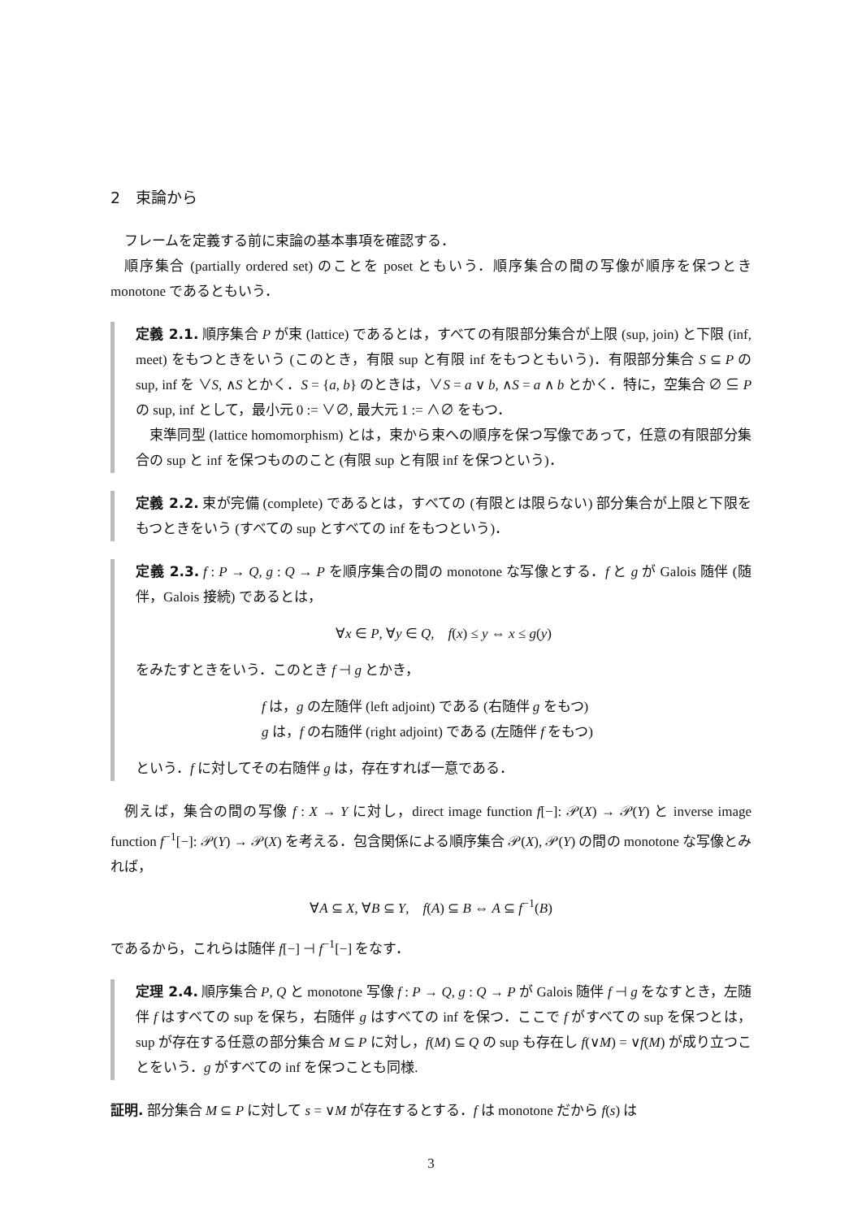2　束論から
フレームを定義する前に束論の基本事項を確認する．
順序集合 (partially ordered set) のことを poset ともいう．順序集合の間の写像が順序を保つとき monotone であるともいう．
定義 2.1. 順序集合 P が束 (lattice) であるとは，すべての有限部分集合が上限 (sup, join) と下限 (inf, meet) をもつときをいう (このとき，有限 sup と有限 inf をもつともいう)．有限部分集合 S ⊆ P の sup, inf を ∨S, ∧S とかく．S = {a, b} のときは，∨S = a ∨ b, ∧S = a ∧ b とかく．特に，空集合 ∅ ⊆ P の sup, inf として，最小元 0 := ∨∅, 最大元 1 := ∧∅ をもつ．
束準同型 (lattice homomorphism) とは，束から束への順序を保つ写像であって，任意の有限部分集合の sup と inf を保つもののこと (有限 sup と有限 inf を保つという)．
定義 2.2. 束が完備 (complete) であるとは，すべての (有限とは限らない) 部分集合が上限と下限をもつときをいう (すべての sup とすべての inf をもつという)．
定義 2.3. f : P → Q, g : Q → P を順序集合の間の monotone な写像とする．f と g が Galois 随伴 (随伴，Galois 接続) であるとは，
∀x ∈ P, ∀y ∈ Q, f(x) ≤ y ⇔ x ≤ g(y)
をみたすときをいう．このとき f ⊣ g とかき，
f は，g の左随伴 (left adjoint) である (右随伴 g をもつ)
g は，f の右随伴 (right adjoint) である (左随伴 f をもつ)
という．f に対してその右随伴 g は，存在すれば一意である．
例えば，集合の間の写像 f : X → Y に対し，direct image function f[−]: 𝒫(X) → 𝒫(Y) と inverse image function f<sup>−1</sup>[−]: 𝒫(Y) → 𝒫(X) を考える．包含関係による順序集合 𝒫(X), 𝒫(Y) の間の monotone な写像とみれば，
∀A ⊆ X, ∀B ⊆ Y, f(A) ⊆ B ⇔ A ⊆ f<sup>−1</sup>(B)
であるから，これらは随伴 f[−] ⊣ f<sup>−1</sup>[−] をなす．
定理 2.4. 順序集合 P, Q と monotone 写像 f : P → Q, g : Q → P が Galois 随伴 f ⊣ g をなすとき，左随伴 f はすべての sup を保ち，右随伴 g はすべての inf を保つ．ここで f がすべての sup を保つとは，sup が存在する任意の部分集合 M ⊆ P に対し，f(M) ⊆ Q の sup も存在し f(∨M) = ∨f(M) が成り立つことをいう．g がすべての inf を保つことも同様.
証明. 部分集合 M ⊆ P に対して s = ∨M が存在するとする．f は monotone だから f(s) は
3